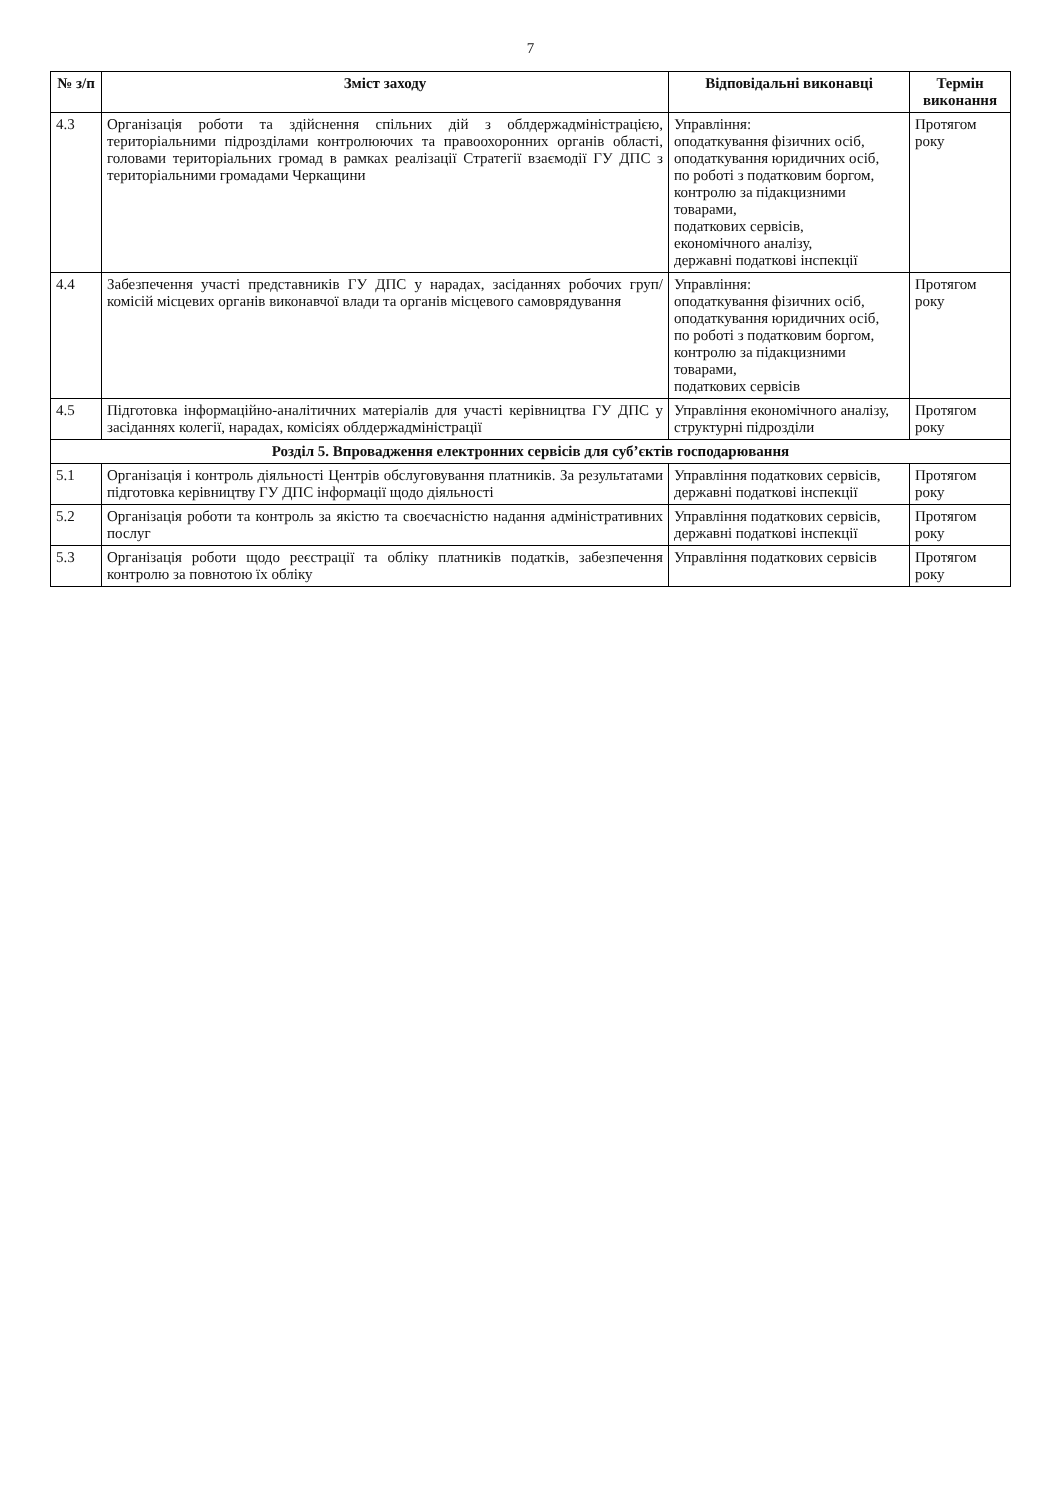7
| № з/п | Зміст заходу | Відповідальні виконавці | Термін виконання |
| --- | --- | --- | --- |
| 4.3 | Організація роботи та здійснення спільних дій з облдержадміністрацією, територіальними підрозділами контролюючих та правоохоронних органів області, головами територіальних громад в рамках реалізації Стратегії взаємодії ГУ ДПС з територіальними громадами Черкащини | Управління: оподаткування фізичних осіб, оподаткування юридичних осіб, по роботі з податковим боргом, контролю за підакцизними товарами, податкових сервісів, економічного аналізу, державні податкові інспекції | Протягом року |
| 4.4 | Забезпечення участі представників ГУ ДПС у нарадах, засіданнях робочих груп/комісій місцевих органів виконавчої влади та органів місцевого самоврядування | Управління: оподаткування фізичних осіб, оподаткування юридичних осіб, по роботі з податковим боргом, контролю за підакцизними товарами, податкових сервісів | Протягом року |
| 4.5 | Підготовка інформаційно-аналітичних матеріалів для участі керівництва ГУ ДПС у засіданнях колегії, нарадах, комісіях облдержадміністрації | Управління економічного аналізу, структурні підрозділи | Протягом року |
| Розділ 5. Впровадження електронних сервісів для суб’єктів господарювання | | | |
| 5.1 | Організація і контроль діяльності Центрів обслуговування платників. За результатами підготовка керівництву ГУ ДПС інформації щодо діяльності | Управління податкових сервісів, державні податкові інспекції | Протягом року |
| 5.2 | Організація роботи та контроль за якістю та своєчасністю надання адміністративних послуг | Управління податкових сервісів, державні податкові інспекції | Протягом року |
| 5.3 | Організація роботи щодо реєстрації та обліку платників податків, забезпечення контролю за повнотою їх обліку | Управління податкових сервісів | Протягом року |